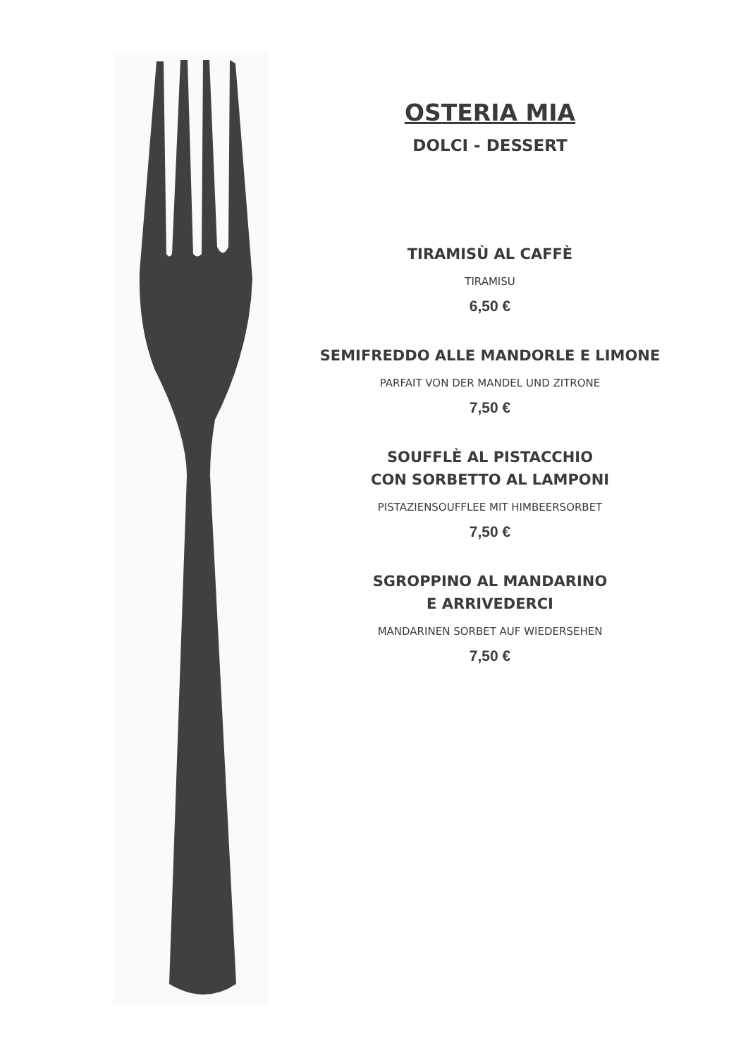OSTERIA MIA
DOLCI - DESSERT
TIRAMISÙ AL CAFFÈ
TIRAMISU
6,50 €
SEMIFREDDO ALLE MANDORLE E LIMONE
PARFAIT VON DER MANDEL UND ZITRONE
7,50 €
SOUFFLÈ AL PISTACCHIO
CON SORBETTO AL LAMPONI
PISTAZIENSOUFFLEE MIT HIMBEERSORBET
7,50 €
SGROPPINO AL MANDARINO
E ARRIVEDERCI
MANDARINEN SORBET AUF WIEDERSEHEN
7,50 €